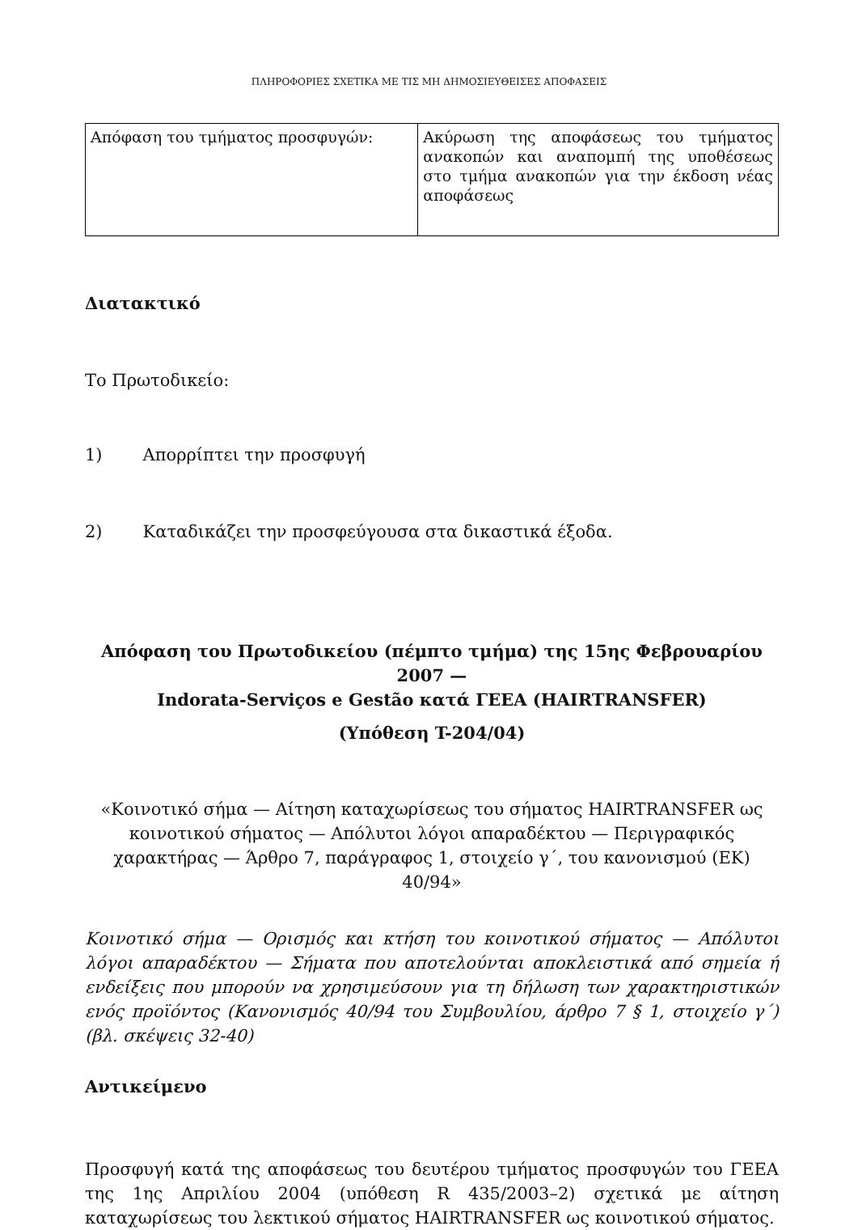ΠΛΗΡΟΦΟΡΙΕΣ ΣΧΕΤΙΚΑ ΜΕ ΤΙΣ ΜΗ ΔΗΜΟΣΙΕΥΘΕΙΣΕΣ ΑΠΟΦΑΣΕΙΣ
| Απόφαση του τμήματος προσφυγών: | Ακύρωση της αποφάσεως του τμήματος ανακοπών και αναπομπή της υποθέσεως στο τμήμα ανακοπών για την έκδοση νέας αποφάσεως |
Διατακτικό
Το Πρωτοδικείο:
1) Απορρίπτει την προσφυγή
2) Καταδικάζει την προσφεύγουσα στα δικαστικά έξοδα.
Απόφαση του Πρωτοδικείου (πέμπτο τμήμα) της 15ης Φεβρουαρίου 2007 —
Indorata-Serviços e Gestão κατά ΓΕΕΑ (HAIRTRANSFER)
(Υπόθεση T-204/04)
«Κοινοτικό σήμα — Αίτηση καταχωρίσεως του σήματος HAIRTRANSFER ως κοινοτικού σήματος — Απόλυτοι λόγοι απαραδέκτου — Περιγραφικός χαρακτήρας — Άρθρο 7, παράγραφος 1, στοιχείο γ΄, του κανονισμού (ΕΚ) 40/94»
Κοινοτικό σήμα — Ορισμός και κτήση του κοινοτικού σήματος — Απόλυτοι λόγοι απαραδέκτου — Σήματα που αποτελούνται αποκλειστικά από σημεία ή ενδείξεις που μπορούν να χρησιμεύσουν για τη δήλωση των χαρακτηριστικών ενός προϊόντος (Κανονισμός 40/94 του Συμβουλίου, άρθρο 7 § 1, στοιχείο γ΄) (βλ. σκέψεις 32-40)
Αντικείμενο
Προσφυγή κατά της αποφάσεως του δευτέρου τμήματος προσφυγών του ΓΕΕΑ της 1ης Απριλίου 2004 (υπόθεση R 435/2003–2) σχετικά με αίτηση καταχωρίσεως του λεκτικού σήματος HAIRTRANSFER ως κοινοτικού σήματος.